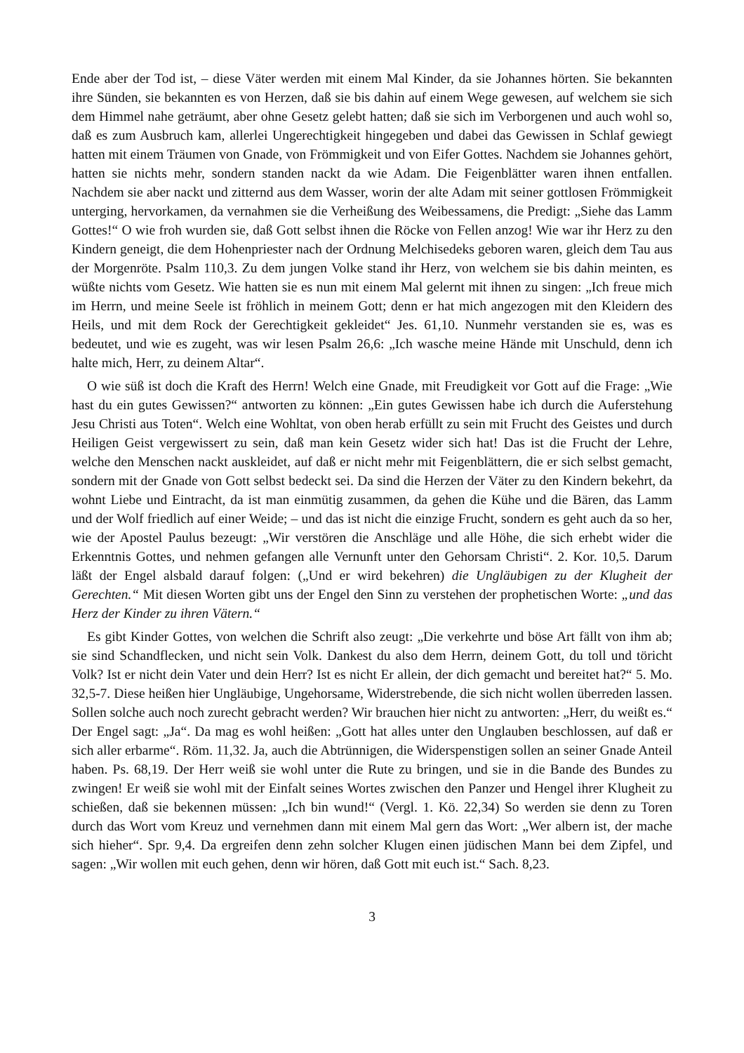Ende aber der Tod ist, – diese Väter werden mit einem Mal Kinder, da sie Johannes hörten. Sie bekannten ihre Sünden, sie bekannten es von Herzen, daß sie bis dahin auf einem Wege gewesen, auf welchem sie sich dem Himmel nahe geträumt, aber ohne Gesetz gelebt hatten; daß sie sich im Verborgenen und auch wohl so, daß es zum Ausbruch kam, allerlei Ungerechtigkeit hingegeben und dabei das Gewissen in Schlaf gewiegt hatten mit einem Träumen von Gnade, von Frömmigkeit und von Eifer Gottes. Nachdem sie Johannes gehört, hatten sie nichts mehr, sondern standen nackt da wie Adam. Die Feigenblätter waren ihnen entfallen. Nachdem sie aber nackt und zitternd aus dem Wasser, worin der alte Adam mit seiner gottlosen Frömmigkeit unterging, hervorkamen, da vernahmen sie die Verheißung des Weibessamens, die Predigt: „Siehe das Lamm Gottes!“ O wie froh wurden sie, daß Gott selbst ihnen die Röcke von Fellen anzog! Wie war ihr Herz zu den Kindern geneigt, die dem Hohenpriester nach der Ordnung Melchisedeks geboren waren, gleich dem Tau aus der Morgenröte. Psalm 110,3. Zu dem jungen Volke stand ihr Herz, von welchem sie bis dahin meinten, es wüßte nichts vom Gesetz. Wie hatten sie es nun mit einem Mal gelernt mit ihnen zu singen: „Ich freue mich im Herrn, und meine Seele ist fröhlich in meinem Gott; denn er hat mich angezogen mit den Kleidern des Heils, und mit dem Rock der Gerechtigkeit gekleidet“ Jes. 61,10. Nunmehr verstanden sie es, was es bedeutet, und wie es zugeht, was wir lesen Psalm 26,6: „Ich wasche meine Hände mit Unschuld, denn ich halte mich, Herr, zu deinem Altar“.
O wie süß ist doch die Kraft des Herrn! Welch eine Gnade, mit Freudigkeit vor Gott auf die Frage: „Wie hast du ein gutes Gewissen?“ antworten zu können: „Ein gutes Gewissen habe ich durch die Auferstehung Jesu Christi aus Toten“. Welch eine Wohltat, von oben herab erfüllt zu sein mit Frucht des Geistes und durch Heiligen Geist vergewissert zu sein, daß man kein Gesetz wider sich hat! Das ist die Frucht der Lehre, welche den Menschen nackt auskleidet, auf daß er nicht mehr mit Feigenblättern, die er sich selbst gemacht, sondern mit der Gnade von Gott selbst bedeckt sei. Da sind die Herzen der Väter zu den Kindern bekehrt, da wohnt Liebe und Eintracht, da ist man einmütig zusammen, da gehen die Kühe und die Bären, das Lamm und der Wolf friedlich auf einer Weide; – und das ist nicht die einzige Frucht, sondern es geht auch da so her, wie der Apostel Paulus bezeugt: „Wir verstören die Anschläge und alle Höhe, die sich erhebt wider die Erkenntnis Gottes, und nehmen gefangen alle Vernunft unter den Gehorsam Christi“. 2. Kor. 10,5. Darum läßt der Engel alsbald darauf folgen: („Und er wird bekehren) die Ungläubigen zu der Klugheit der Gerechten.“ Mit diesen Worten gibt uns der Engel den Sinn zu verstehen der prophetischen Worte: „und das Herz der Kinder zu ihren Vätern.“
Es gibt Kinder Gottes, von welchen die Schrift also zeugt: „Die verkehrte und böse Art fällt von ihm ab; sie sind Schandflecken, und nicht sein Volk. Dankest du also dem Herrn, deinem Gott, du toll und töricht Volk? Ist er nicht dein Vater und dein Herr? Ist es nicht Er allein, der dich gemacht und bereitet hat?“ 5. Mo. 32,5-7. Diese heißen hier Ungläubige, Ungehorsame, Widerstrebende, die sich nicht wollen überreden lassen. Sollen solche auch noch zurecht gebracht werden? Wir brauchen hier nicht zu antworten: „Herr, du weißt es.“ Der Engel sagt: „Ja“. Da mag es wohl heißen: „Gott hat alles unter den Unglauben beschlossen, auf daß er sich aller erbarme“. Röm. 11,32. Ja, auch die Abtrünnigen, die Widerspenstigen sollen an seiner Gnade Anteil haben. Ps. 68,19. Der Herr weiß sie wohl unter die Rute zu bringen, und sie in die Bande des Bundes zu zwingen! Er weiß sie wohl mit der Einfalt seines Wortes zwischen den Panzer und Hengel ihrer Klugheit zu schießen, daß sie bekennen müssen: „Ich bin wund!“ (Vergl. 1. Kö. 22,34) So werden sie denn zu Toren durch das Wort vom Kreuz und vernehmen dann mit einem Mal gern das Wort: „Wer albern ist, der mache sich hieher“. Spr. 9,4. Da ergreifen denn zehn solcher Klugen einen jüdischen Mann bei dem Zipfel, und sagen: „Wir wollen mit euch gehen, denn wir hören, daß Gott mit euch ist.“ Sach. 8,23.
3